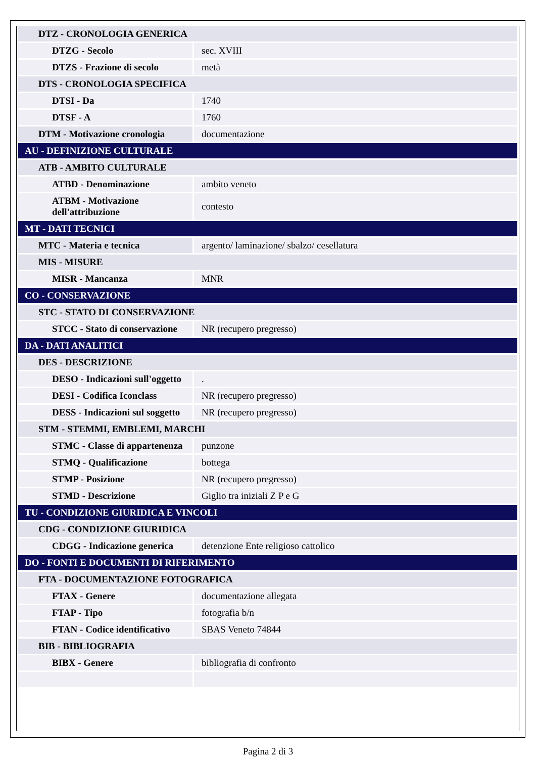| DTZ - CRONOLOGIA GENERICA | |
| DTZG - Secolo | sec. XVIII |
| DTZS - Frazione di secolo | metà |
| DTS - CRONOLOGIA SPECIFICA | |
| DTSI - Da | 1740 |
| DTSF - A | 1760 |
| DTM - Motivazione cronologia | documentazione |
| AU - DEFINIZIONE CULTURALE | |
| ATB - AMBITO CULTURALE | |
| ATBD - Denominazione | ambito veneto |
| ATBM - Motivazione dell'attribuzione | contesto |
| MT - DATI TECNICI | |
| MTC - Materia e tecnica | argento/ laminazione/ sbalzo/ cesellatura |
| MIS - MISURE | |
| MISR - Mancanza | MNR |
| CO - CONSERVAZIONE | |
| STC - STATO DI CONSERVAZIONE | |
| STCC - Stato di conservazione | NR (recupero pregresso) |
| DA - DATI ANALITICI | |
| DES - DESCRIZIONE | |
| DESO - Indicazioni sull'oggetto | . |
| DESI - Codifica Iconclass | NR (recupero pregresso) |
| DESS - Indicazioni sul soggetto | NR (recupero pregresso) |
| STM - STEMMI, EMBLEMI, MARCHI | |
| STMC - Classe di appartenenza | punzone |
| STMQ - Qualificazione | bottega |
| STMP - Posizione | NR (recupero pregresso) |
| STMD - Descrizione | Giglio tra iniziali Z P e G |
| TU - CONDIZIONE GIURIDICA E VINCOLI | |
| CDG - CONDIZIONE GIURIDICA | |
| CDGG - Indicazione generica | detenzione Ente religioso cattolico |
| DO - FONTI E DOCUMENTI DI RIFERIMENTO | |
| FTA - DOCUMENTAZIONE FOTOGRAFICA | |
| FTAX - Genere | documentazione allegata |
| FTAP - Tipo | fotografia b/n |
| FTAN - Codice identificativo | SBAS Veneto 74844 |
| BIB - BIBLIOGRAFIA | |
| BIBX - Genere | bibliografia di confronto |
Pagina 2 di 3